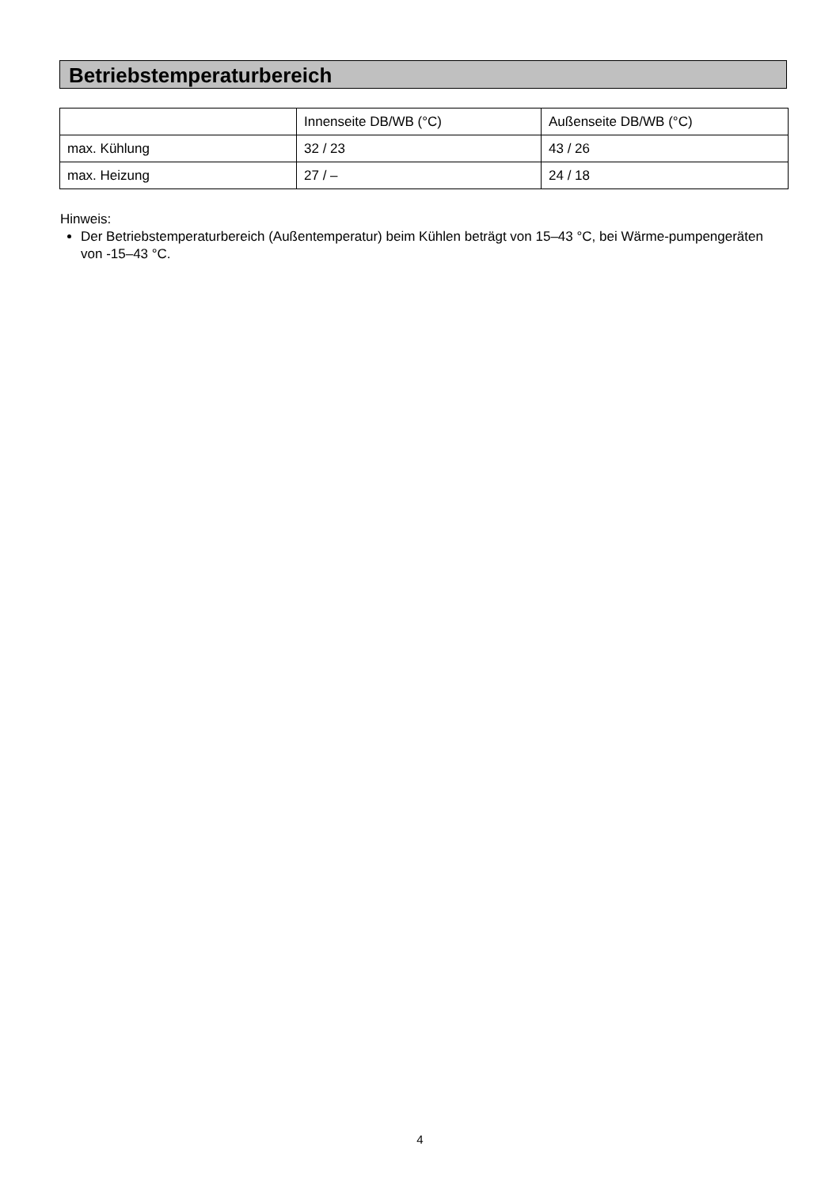Betriebstemperaturbereich
| | Innenseite DB/WB (°C) | Außenseite DB/WB (°C) |
| max. Kühlung | 32 / 23 | 43 / 26 |
| max. Heizung | 27 / – | 24 / 18 |
Hinweis:
Der Betriebstemperaturbereich (Außentemperatur) beim Kühlen beträgt von 15–43 °C, bei Wärme-pumpengeräten von -15–43 °C.
4